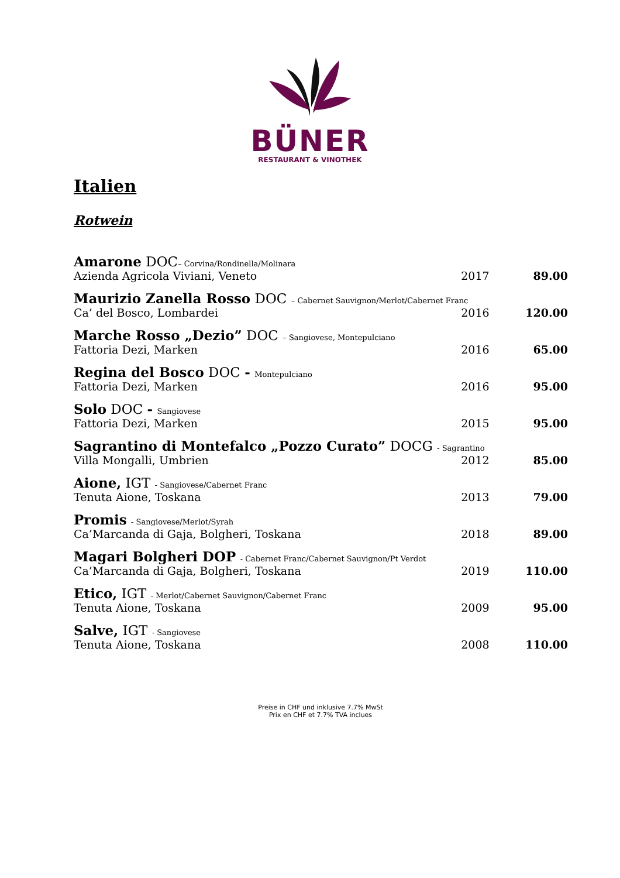BÜNER
RESTAURANT & VINOTHEK
Italien
Rotwein
| Amarone DOC – Corvina/Rondinella/Molinara | | |
| Azienda Agricola Viviani, Veneto | 2017 | 89.00 |
| Maurizio Zanella Rosso DOC – Cabernet Sauvignon/Merlot/Cabernet Franc | | |
| Ca’ del Bosco, Lombardei | 2016 | 120.00 |
| Marche Rosso „Dezio” DOC – Sangiovese, Montepulciano | | |
| Fattoria Dezi, Marken | 2016 | 65.00 |
| Regina del Bosco DOC - Montepulciano | | |
| Fattoria Dezi, Marken | 2016 | 95.00 |
| Solo DOC - Sangiovese | | |
| Fattoria Dezi, Marken | 2015 | 95.00 |
| Sagrantino di Montefalco „Pozzo Curato” DOCG - Sagrantino | | |
| Villa Mongalli, Umbrien | 2012 | 85.00 |
| Aione, IGT - Sangiovese/Cabernet Franc | | |
| Tenuta Aione, Toskana | 2013 | 79.00 |
| Promis - Sangiovese/Merlot/Syrah | | |
| Ca’Marcanda di Gaja, Bolgheri, Toskana | 2018 | 89.00 |
| Magari Bolgheri DOP - Cabernet Franc/Cabernet Sauvignon/Pt Verdot | | |
| Ca’Marcanda di Gaja, Bolgheri, Toskana | 2019 | 110.00 |
| Etico, IGT - Merlot/Cabernet Sauvignon/Cabernet Franc | | |
| Tenuta Aione, Toskana | 2009 | 95.00 |
| Salve, IGT - Sangiovese | | |
| Tenuta Aione, Toskana | 2008 | 110.00 |
Preise in CHF und inklusive 7.7% MwSt
Prix en CHF et 7.7% TVA inclues